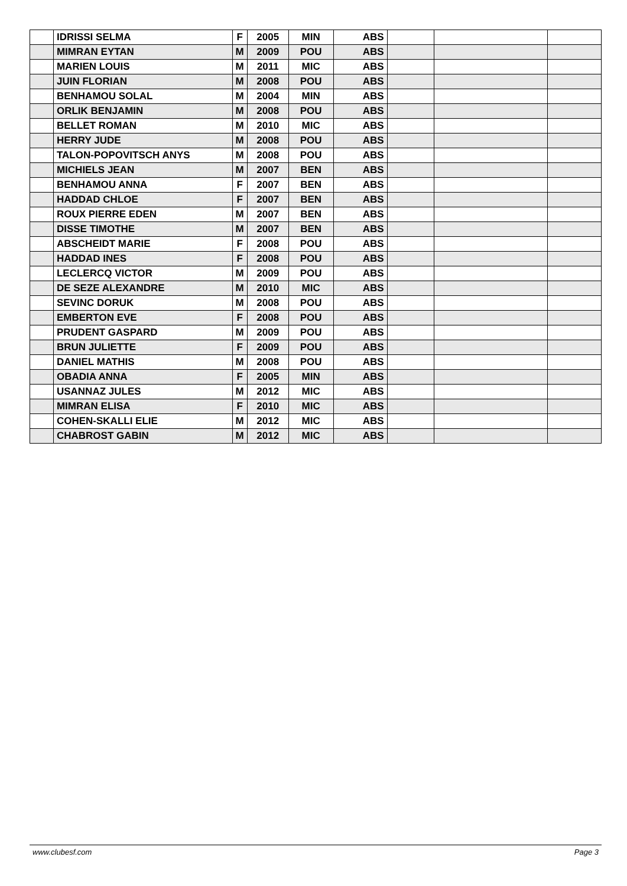| | IDRISSI SELMA | F | 2005 | MIN | ABS | | | |
| | MIMRAN EYTAN | M | 2009 | POU | ABS | | | |
| | MARIEN LOUIS | M | 2011 | MIC | ABS | | | |
| | JUIN FLORIAN | M | 2008 | POU | ABS | | | |
| | BENHAMOU SOLAL | M | 2004 | MIN | ABS | | | |
| | ORLIK BENJAMIN | M | 2008 | POU | ABS | | | |
| | BELLET ROMAN | M | 2010 | MIC | ABS | | | |
| | HERRY JUDE | M | 2008 | POU | ABS | | | |
| | TALON-POPOVITSCH ANYS | M | 2008 | POU | ABS | | | |
| | MICHIELS JEAN | M | 2007 | BEN | ABS | | | |
| | BENHAMOU ANNA | F | 2007 | BEN | ABS | | | |
| | HADDAD CHLOE | F | 2007 | BEN | ABS | | | |
| | ROUX PIERRE EDEN | M | 2007 | BEN | ABS | | | |
| | DISSE TIMOTHE | M | 2007 | BEN | ABS | | | |
| | ABSCHEIDT MARIE | F | 2008 | POU | ABS | | | |
| | HADDAD INES | F | 2008 | POU | ABS | | | |
| | LECLERCQ VICTOR | M | 2009 | POU | ABS | | | |
| | DE SEZE ALEXANDRE | M | 2010 | MIC | ABS | | | |
| | SEVINC DORUK | M | 2008 | POU | ABS | | | |
| | EMBERTON EVE | F | 2008 | POU | ABS | | | |
| | PRUDENT GASPARD | M | 2009 | POU | ABS | | | |
| | BRUN JULIETTE | F | 2009 | POU | ABS | | | |
| | DANIEL MATHIS | M | 2008 | POU | ABS | | | |
| | OBADIA ANNA | F | 2005 | MIN | ABS | | | |
| | USANNAZ JULES | M | 2012 | MIC | ABS | | | |
| | MIMRAN ELISA | F | 2010 | MIC | ABS | | | |
| | COHEN-SKALLI ELIE | M | 2012 | MIC | ABS | | | |
| | CHABROST GABIN | M | 2012 | MIC | ABS | | | |
www.clubesf.com Page 3